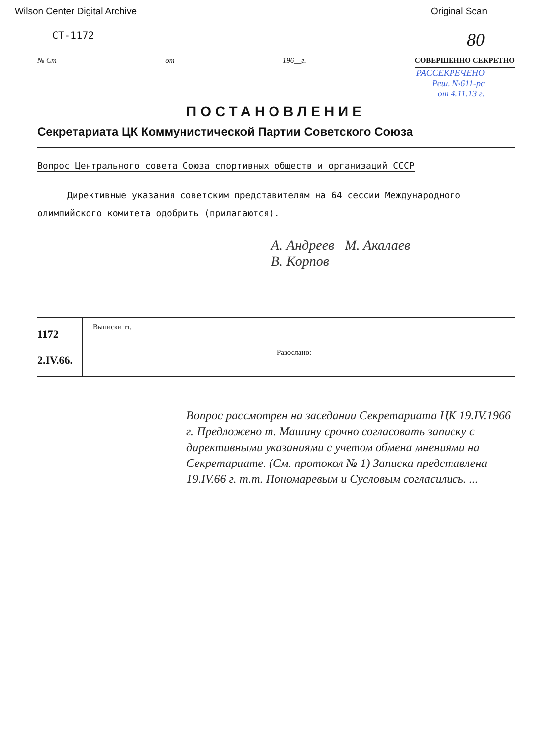Wilson Center Digital Archive Original Scan
СТ-1172 80
№ Ст от 196__г. СОВЕРШЕННО СЕКРЕТНО
РАССЕКРЕЧЕНО
Реш. №611-рс
от 4.11.13 г.
ПОСТАНОВЛЕНИЕ
Секретариата ЦК Коммунистической Партии Советского Союза
Вопрос Центрального совета Союза спортивных обществ и организаций СССР
Директивные указания советским представителям на 64 сессии Международного олимпийского комитета одобрить (прилагаются).
А. Андреев М. Акалаев
В. Корпов
1172
2.IV.66.
Выписки тт.
Разослано:
Вопрос рассмотрен на заседании Секретариата ЦК 19.IV.1966 г. Предложено т. Машину срочно согласовать записку с директивными указаниями с учетом обмена мнениями на Секретариате. (См. протокол № 1) Записка представлена 19.IV.66 г. т.т. Пономаревым и Сусловым согласились. ...